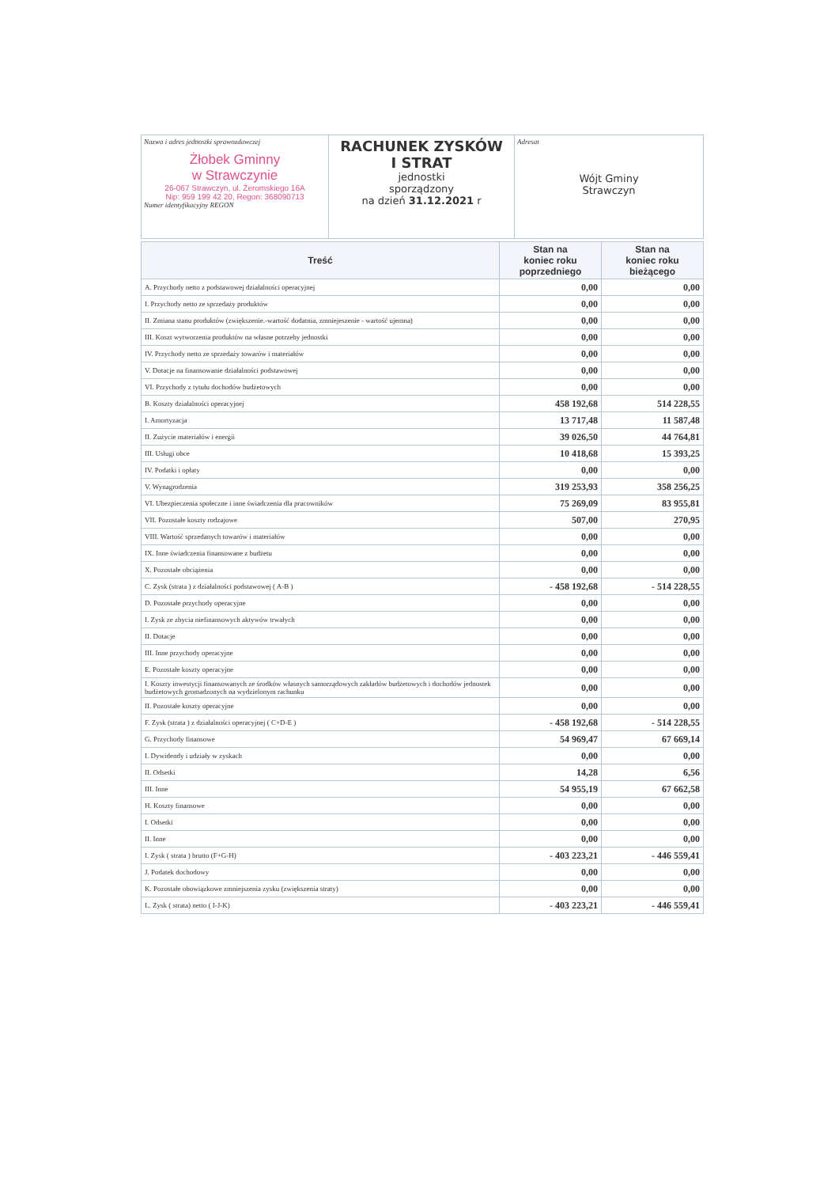Nazwa i adres jednostki sprawozdawczej
Żłobek Gminny
w Strawczynie
26-067 Strawczyn, ul. Żeromskiego 16A
Nip: 959 199 42 20, Regon: 368090713
Numer identyfikacyjny REGON
RACHUNEK ZYSKÓW
I STRAT
jednostki
sporządzony
na dzień 31.12.2021 r
Adresat
Wójt Gminy
Strawczyn
| Treść | Stan na koniec roku poprzedniego | Stan na koniec roku bieżącego |
| --- | --- | --- |
| A. Przychody netto z podstawowej działalności operacyjnej | 0,00 | 0,00 |
| I. Przychody netto ze sprzedaży produktów | 0,00 | 0,00 |
| II. Zmiana stanu produktów (zwiększenie.-wartość dodatnia, zmniejeszenie - wartość ujemna) | 0,00 | 0,00 |
| III. Koszt wytworzenia produktów na własne potrzeby jednostki | 0,00 | 0,00 |
| IV. Przychody netto ze sprzedaży towarów i materiałów | 0,00 | 0,00 |
| V. Dotacje na finansowanie działalności podstawowej | 0,00 | 0,00 |
| VI. Przychody z tytułu dochodów budżetowych | 0,00 | 0,00 |
| B. Koszty działalności operacyjnej | 458 192,68 | 514 228,55 |
| I. Amortyzacja | 13 717,48 | 11 587,48 |
| II. Zużycie materiałów i energii | 39 026,50 | 44 764,81 |
| III. Usługi obce | 10 418,68 | 15 393,25 |
| IV. Podatki i opłaty | 0,00 | 0,00 |
| V. Wynagrodzenia | 319 253,93 | 358 256,25 |
| VI. Ubezpieczenia społeczne i inne świadczenia dla pracowników | 75 269,09 | 83 955,81 |
| VII. Pozostałe koszty rodzajowe | 507,00 | 270,95 |
| VIII. Wartość sprzedanych towarów i materiałów | 0,00 | 0,00 |
| IX. Inne świadczenia finansowane z budżetu | 0,00 | 0,00 |
| X. Pozostałe obciążenia | 0,00 | 0,00 |
| C. Zysk (strata ) z działalności podstawowej ( A-B ) | - 458 192,68 | - 514 228,55 |
| D. Pozostałe przychody operacyjne | 0,00 | 0,00 |
| I. Zysk ze zbycia niefinansowych aktywów trwałych | 0,00 | 0,00 |
| II. Dotacje | 0,00 | 0,00 |
| III. Inne przychody operacyjne | 0,00 | 0,00 |
| E. Pozostałe koszty operacyjne | 0,00 | 0,00 |
| I. Koszty inwestycji finansowanych ze środków własnych samorządowych zakładów budżetowych i dochodów jednostek budżetowych gromadzonych na wydzielonym rachunku | 0,00 | 0,00 |
| II. Pozostałe koszty operacyjne | 0,00 | 0,00 |
| F. Zysk (strata ) z działalności operacyjnej ( C+D-E ) | - 458 192,68 | - 514 228,55 |
| G. Przychody finansowe | 54 969,47 | 67 669,14 |
| I. Dywidendy i udziały w zyskach | 0,00 | 0,00 |
| II. Odsetki | 14,28 | 6,56 |
| III. Inne | 54 955,19 | 67 662,58 |
| H. Koszty finansowe | 0,00 | 0,00 |
| I. Odsetki | 0,00 | 0,00 |
| II. Inne | 0,00 | 0,00 |
| I. Zysk ( strata ) brutto (F+G-H) | - 403 223,21 | - 446 559,41 |
| J. Podatek dochodowy | 0,00 | 0,00 |
| K. Pozostałe obowiązkowe zmniejszenia zysku (zwiększenia straty) | 0,00 | 0,00 |
| L. Zysk ( strata) netto ( I-J-K) | - 403 223,21 | - 446 559,41 |